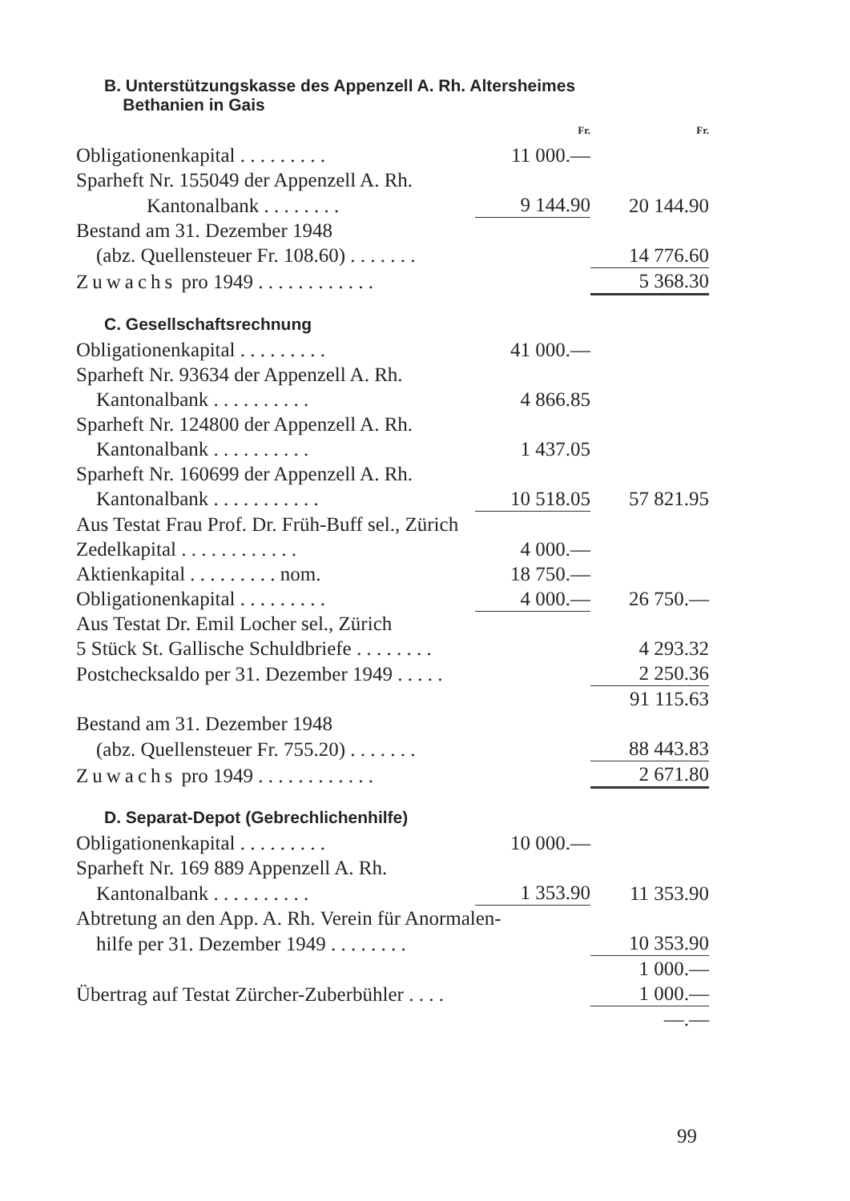B. Unterstützungskasse des Appenzell A. Rh. Altersheimes
Bethanien in Gais
| | Fr. | Fr. |
| Obligationenkapital . . . . . . . . . | 11 000.— | |
| Sparheft Nr. 155049 der Appenzell A. Rh. | | |
| Kantonalbank . . . . . . . . | 9 144.90 | 20 144.90 |
| Bestand am 31. Dezember 1948 | | |
| (abz. Quellensteuer Fr. 108.60) . . . . . . . | | 14 776.60 |
| Zuwachs pro 1949 . . . . . . . . . . . . | | 5 368.30 |
C. Gesellschaftsrechnung
| Obligationenkapital . . . . . . . . . | 41 000.— | |
| Sparheft Nr. 93634 der Appenzell A. Rh. | | |
| Kantonalbank . . . . . . . . . . | 4 866.85 | |
| Sparheft Nr. 124800 der Appenzell A. Rh. | | |
| Kantonalbank . . . . . . . . . . | 1 437.05 | |
| Sparheft Nr. 160699 der Appenzell A. Rh. | | |
| Kantonalbank . . . . . . . . . . . | 10 518.05 | 57 821.95 |
| Aus Testat Frau Prof. Dr. Früh-Buff sel., Zürich | | |
| Zedelkapital . . . . . . . . . . . . | 4 000.— | |
| Aktienkapital . . . . . . . . . nom. | 18 750.— | |
| Obligationenkapital . . . . . . . . . | 4 000.— | 26 750.— |
| Aus Testat Dr. Emil Locher sel., Zürich | | |
| 5 Stück St. Gallische Schuldbriefe . . . . . . . . | | 4 293.32 |
| Postchecksaldo per 31. Dezember 1949 . . . . . | | 2 250.36 |
| | | 91 115.63 |
| Bestand am 31. Dezember 1948 | | |
| (abz. Quellensteuer Fr. 755.20) . . . . . . . | | 88 443.83 |
| Zuwachs pro 1949 . . . . . . . . . . . . | | 2 671.80 |
D. Separat-Depot (Gebrechlichenhilfe)
| Obligationenkapital . . . . . . . . . | 10 000.— | |
| Sparheft Nr. 169 889 Appenzell A. Rh. | | |
| Kantonalbank . . . . . . . . . . | 1 353.90 | 11 353.90 |
| Abtretung an den App. A. Rh. Verein für Anormalen- | | |
| hilfe per 31. Dezember 1949 . . . . . . . . | | 10 353.90 |
| | | 1 000.— |
| Übertrag auf Testat Zürcher-Zuberbühler . . . . | | 1 000.— |
| | | —.— |
99